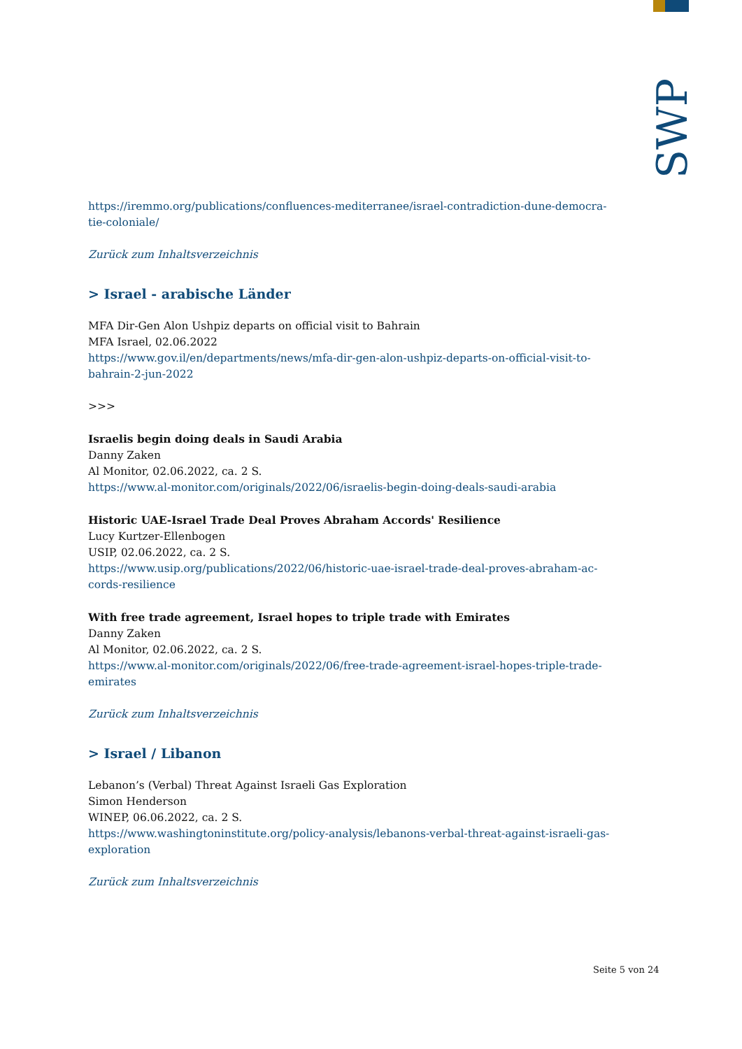SWP
https://iremmo.org/publications/confluences-mediterranee/israel-contradiction-dune-democra-
tie-coloniale/
Zurück zum Inhaltsverzeichnis
> Israel - arabische Länder
MFA Dir-Gen Alon Ushpiz departs on official visit to Bahrain
MFA Israel, 02.06.2022
https://www.gov.il/en/departments/news/mfa-dir-gen-alon-ushpiz-departs-on-official-visit-to-
bahrain-2-jun-2022
>>>
Israelis begin doing deals in Saudi Arabia
Danny Zaken
Al Monitor, 02.06.2022, ca. 2 S.
https://www.al-monitor.com/originals/2022/06/israelis-begin-doing-deals-saudi-arabia
Historic UAE-Israel Trade Deal Proves Abraham Accords' Resilience
Lucy Kurtzer-Ellenbogen
USIP, 02.06.2022, ca. 2 S.
https://www.usip.org/publications/2022/06/historic-uae-israel-trade-deal-proves-abraham-ac-
cords-resilience
With free trade agreement, Israel hopes to triple trade with Emirates
Danny Zaken
Al Monitor, 02.06.2022, ca. 2 S.
https://www.al-monitor.com/originals/2022/06/free-trade-agreement-israel-hopes-triple-trade-
emirates
Zurück zum Inhaltsverzeichnis
> Israel / Libanon
Lebanon’s (Verbal) Threat Against Israeli Gas Exploration
Simon Henderson
WINEP, 06.06.2022, ca. 2 S.
https://www.washingtoninstitute.org/policy-analysis/lebanons-verbal-threat-against-israeli-gas-
exploration
Zurück zum Inhaltsverzeichnis
Seite 5 von 24